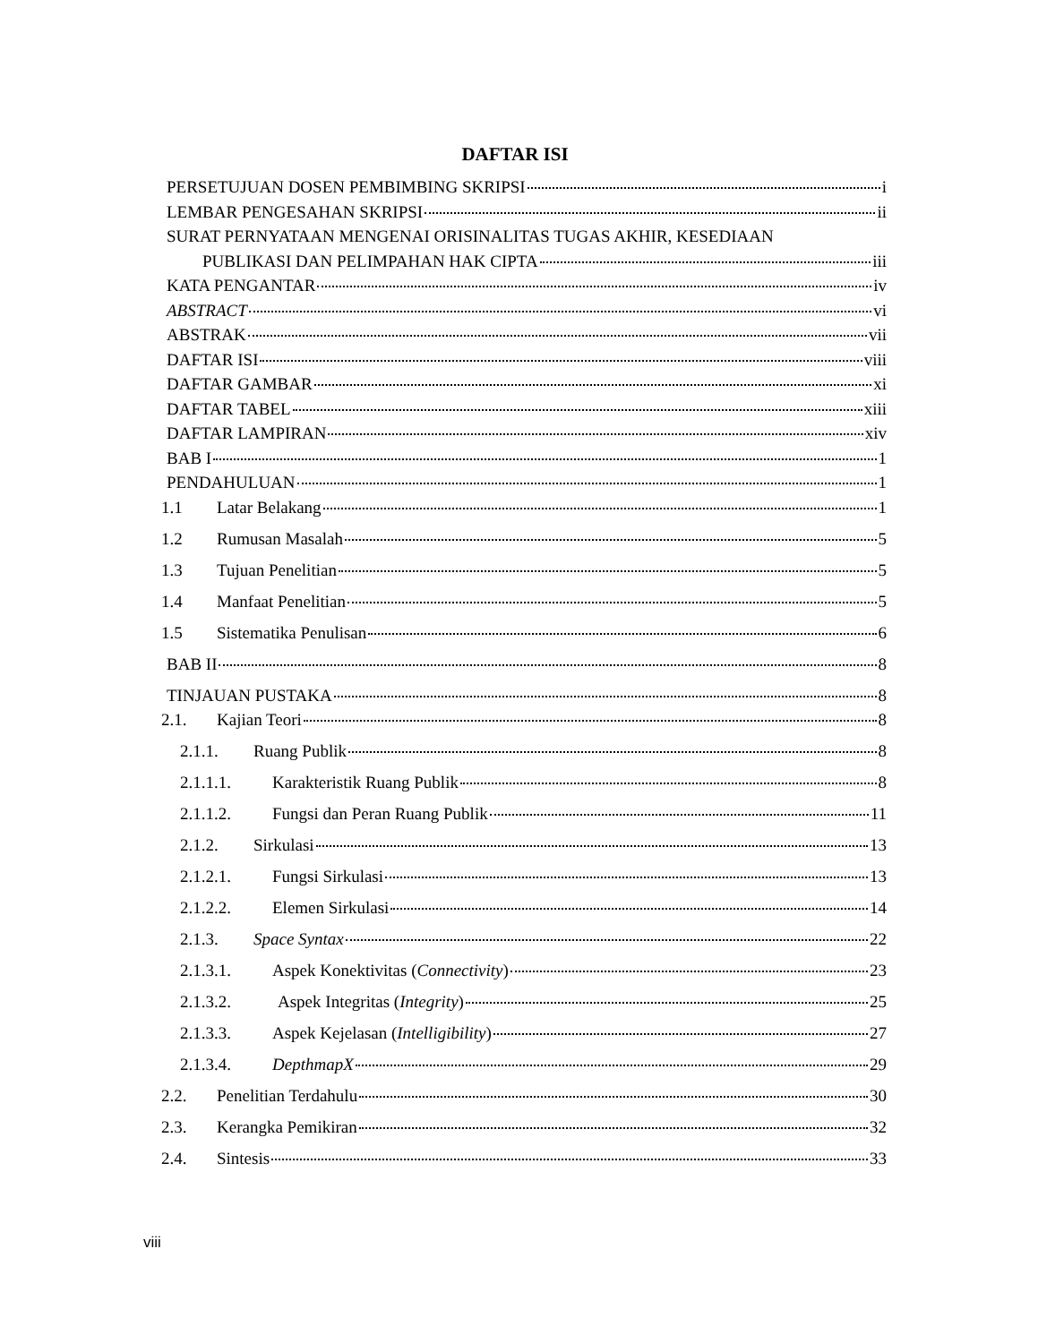DAFTAR ISI
PERSETUJUAN DOSEN PEMBIMBING SKRIPSI i
LEMBAR PENGESAHAN SKRIPSI ii
SURAT PERNYATAAN MENGENAI ORISINALITAS TUGAS AKHIR, KESEDIAAN
PUBLIKASI DAN PELIMPAHAN HAK CIPTA iii
KATA PENGANTAR iv
ABSTRACT vi
ABSTRAK vii
DAFTAR ISI viii
DAFTAR GAMBAR xi
DAFTAR TABEL xiii
DAFTAR LAMPIRAN xiv
BAB I 1
PENDAHULUAN 1
1.1 Latar Belakang 1
1.2 Rumusan Masalah 5
1.3 Tujuan Penelitian 5
1.4 Manfaat Penelitian 5
1.5 Sistematika Penulisan 6
BAB II 8
TINJAUAN PUSTAKA 8
2.1. Kajian Teori 8
2.1.1. Ruang Publik 8
2.1.1.1. Karakteristik Ruang Publik 8
2.1.1.2. Fungsi dan Peran Ruang Publik 11
2.1.2. Sirkulasi 13
2.1.2.1. Fungsi Sirkulasi 13
2.1.2.2. Elemen Sirkulasi 14
2.1.3. Space Syntax 22
2.1.3.1. Aspek Konektivitas (Connectivity) 23
2.1.3.2. Aspek Integritas (Integrity) 25
2.1.3.3. Aspek Kejelasan (Intelligibility) 27
2.1.3.4. DepthmapX 29
2.2. Penelitian Terdahulu 30
2.3. Kerangka Pemikiran 32
2.4. Sintesis 33
viii